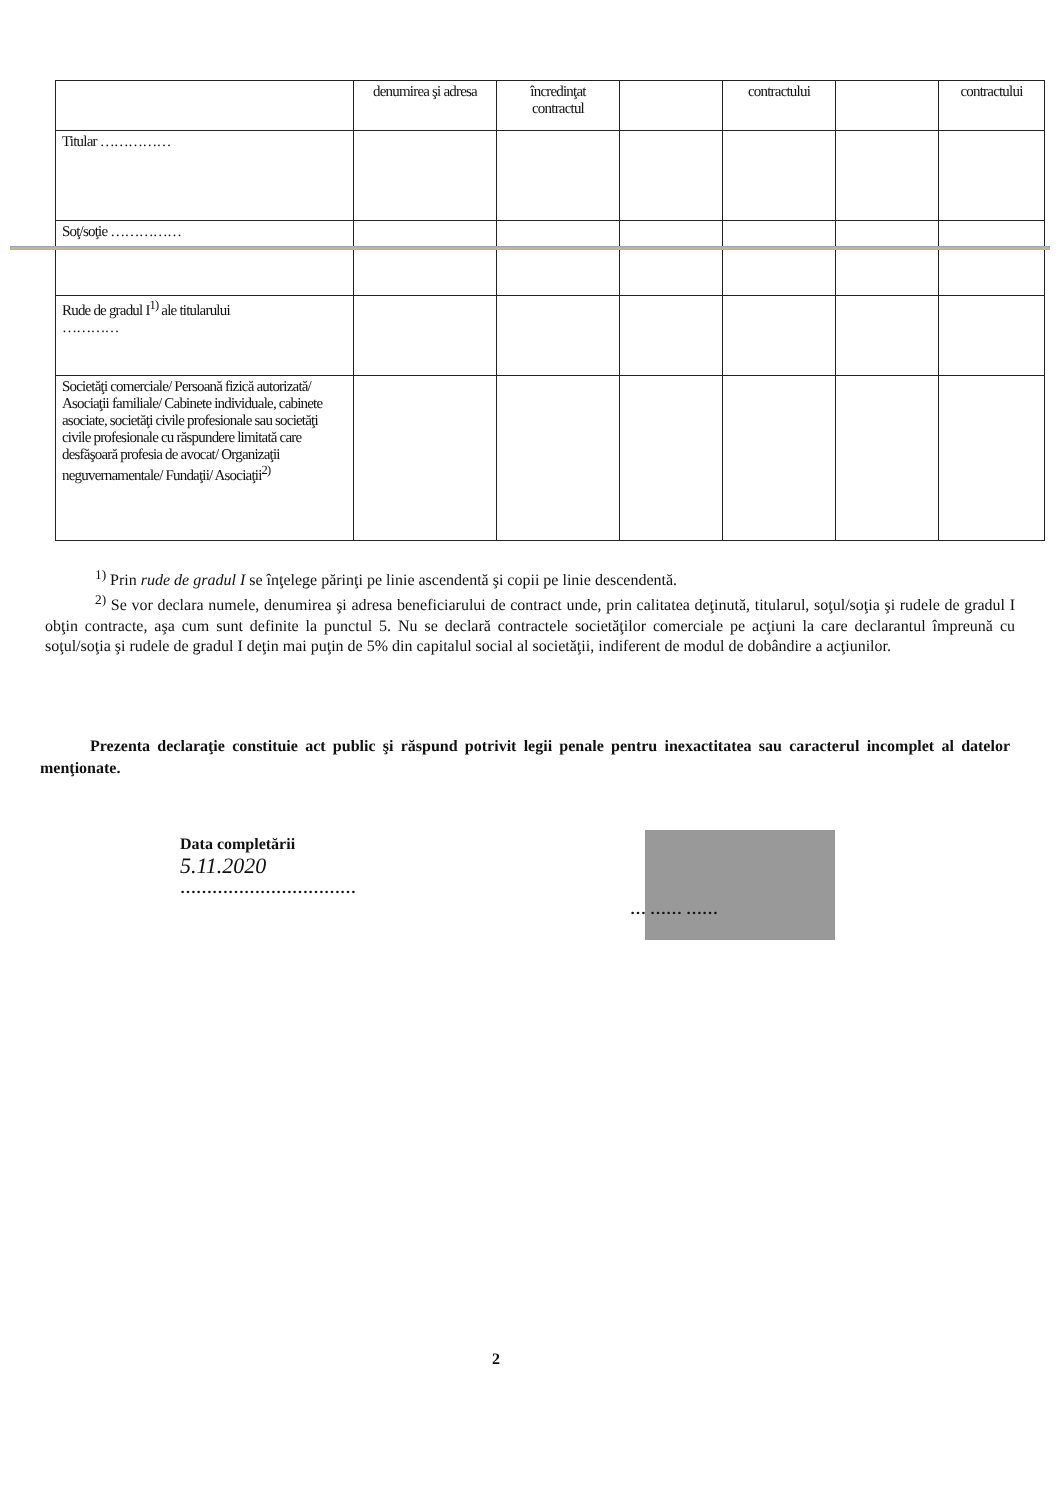| | denumirea şi adresa | încredinţat contractul | | contractului | | contractului |
| Titular …………… | | | | | | |
| Soţ/soţie …………… | | | | | | |
| Rude de gradul I<sup>1)</sup> ale titularului ………… | | | | | | |
| Societăţi comerciale/ Persoană fizică autorizată/ Asociaţii familiale/ Cabinete individuale, cabinete asociate, societăţi civile profesionale sau societăţi civile profesionale cu răspundere limitată care desfăşoară profesia de avocat/ Organizaţii neguvernamentale/ Fundaţii/ Asociaţii<sup>2)</sup> | | | | | | |
<sup>1)</sup> Prin rude de gradul I se înţelege părinţi pe linie ascendentă şi copii pe linie descendentă.
<sup>2)</sup> Se vor declara numele, denumirea şi adresa beneficiarului de contract unde, prin calitatea deţinută, titularul, soţul/soţia şi rudele de gradul I obţin contracte, aşa cum sunt definite la punctul 5. Nu se declară contractele societăţilor comerciale pe acţiuni la care declarantul împreună cu soţul/soţia şi rudele de gradul I deţin mai puţin de 5% din capitalul social al societăţii, indiferent de modul de dobândire a acţiunilor.
Prezenta declaraţie constituie act public şi răspund potrivit legii penale pentru inexactitatea sau caracterul incomplet al datelor menţionate.
Data completării
5.11.2020
……………………………
… …… ……
2